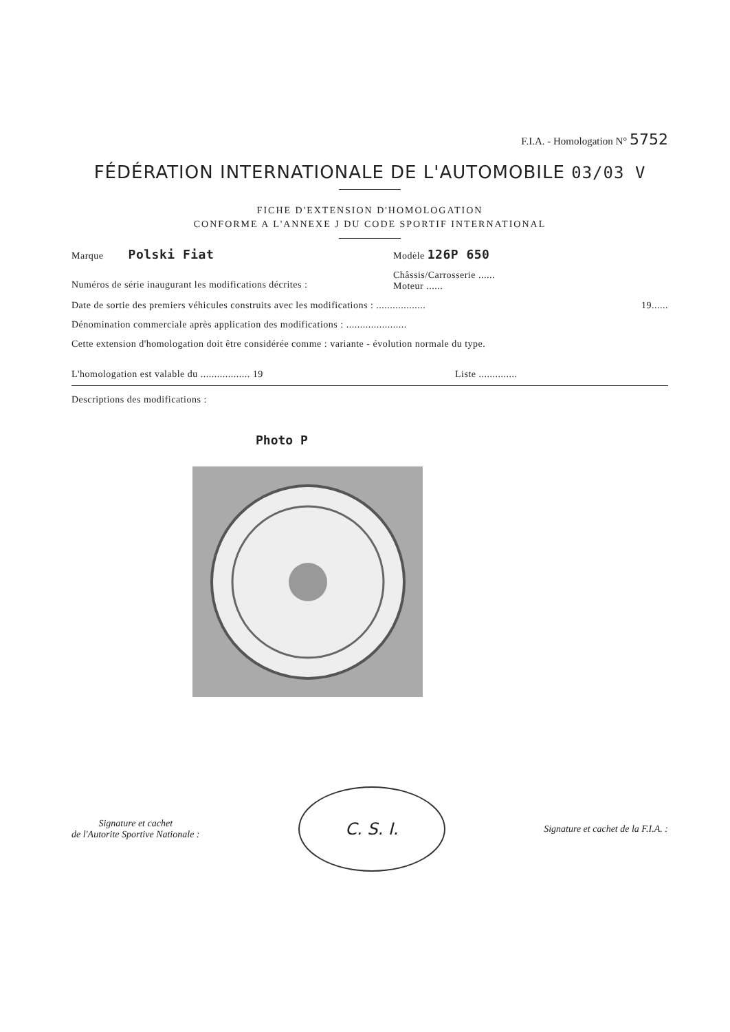F.I.A. - Homologation N° 5752
FÉDÉRATION INTERNATIONALE DE L'AUTOMOBILE 03/03 V
FICHE D'EXTENSION D'HOMOLOGATION
CONFORME A L'ANNEXE J DU CODE SPORTIF INTERNATIONAL
Marque Polski Fiat Modèle 126P 650
Numéros de série inaugurant les modifications décrites : Châssis/Carrosserie ......
Moteur ......
Date de sortie des premiers véhicules construits avec les modifications : .................. 19......
Dénomination commerciale après application des modifications : ......................
Cette extension d'homologation doit être considérée comme : variante - évolution normale du type.
L'homologation est valable du .................. 19 Liste ..............
Descriptions des modifications :
Photo P
Signature et cachet
de l'Autorite Sportive Nationale :
C. S. I.
Signature et cachet de la F.I.A. :